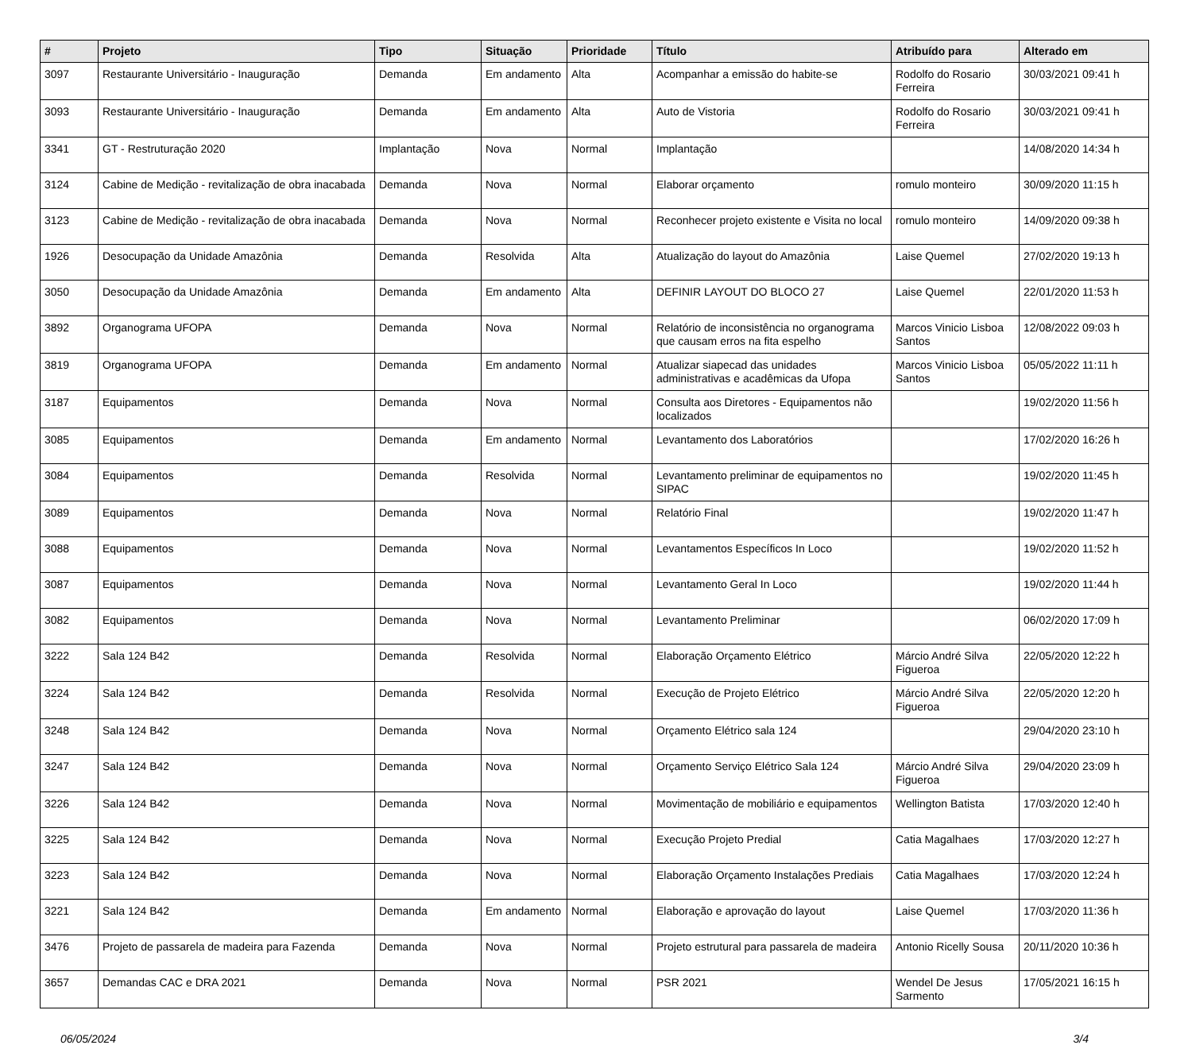| # | Projeto | Tipo | Situação | Prioridade | Título | Atribuído para | Alterado em |
| --- | --- | --- | --- | --- | --- | --- | --- |
| 3097 | Restaurante Universitário - Inauguração | Demanda | Em andamento | Alta | Acompanhar a emissão do habite-se | Rodolfo do Rosario Ferreira | 30/03/2021 09:41 h |
| 3093 | Restaurante Universitário - Inauguração | Demanda | Em andamento | Alta | Auto de Vistoria | Rodolfo do Rosario Ferreira | 30/03/2021 09:41 h |
| 3341 | GT - Restruturação 2020 | Implantação | Nova | Normal | Implantação | | 14/08/2020 14:34 h |
| 3124 | Cabine de Medição - revitalização de obra inacabada | Demanda | Nova | Normal | Elaborar orçamento | romulo monteiro | 30/09/2020 11:15 h |
| 3123 | Cabine de Medição - revitalização de obra inacabada | Demanda | Nova | Normal | Reconhecer projeto existente e Visita no local | romulo monteiro | 14/09/2020 09:38 h |
| 1926 | Desocupação da Unidade Amazônia | Demanda | Resolvida | Alta | Atualização do layout do Amazônia | Laise Quemel | 27/02/2020 19:13 h |
| 3050 | Desocupação da Unidade Amazônia | Demanda | Em andamento | Alta | DEFINIR LAYOUT DO BLOCO 27 | Laise Quemel | 22/01/2020 11:53 h |
| 3892 | Organograma UFOPA | Demanda | Nova | Normal | Relatório de inconsistência no organograma que causam erros na fita espelho | Marcos Vinicio Lisboa Santos | 12/08/2022 09:03 h |
| 3819 | Organograma UFOPA | Demanda | Em andamento | Normal | Atualizar siapecad das unidades administrativas e acadêmicas da Ufopa | Marcos Vinicio Lisboa Santos | 05/05/2022 11:11 h |
| 3187 | Equipamentos | Demanda | Nova | Normal | Consulta aos Diretores - Equipamentos não localizados | | 19/02/2020 11:56 h |
| 3085 | Equipamentos | Demanda | Em andamento | Normal | Levantamento dos Laboratórios | | 17/02/2020 16:26 h |
| 3084 | Equipamentos | Demanda | Resolvida | Normal | Levantamento preliminar de equipamentos no SIPAC | | 19/02/2020 11:45 h |
| 3089 | Equipamentos | Demanda | Nova | Normal | Relatório Final | | 19/02/2020 11:47 h |
| 3088 | Equipamentos | Demanda | Nova | Normal | Levantamentos Específicos In Loco | | 19/02/2020 11:52 h |
| 3087 | Equipamentos | Demanda | Nova | Normal | Levantamento Geral In Loco | | 19/02/2020 11:44 h |
| 3082 | Equipamentos | Demanda | Nova | Normal | Levantamento Preliminar | | 06/02/2020 17:09 h |
| 3222 | Sala 124 B42 | Demanda | Resolvida | Normal | Elaboração Orçamento Elétrico | Márcio André Silva Figueroa | 22/05/2020 12:22 h |
| 3224 | Sala 124 B42 | Demanda | Resolvida | Normal | Execução de Projeto Elétrico | Márcio André Silva Figueroa | 22/05/2020 12:20 h |
| 3248 | Sala 124 B42 | Demanda | Nova | Normal | Orçamento Elétrico sala 124 | | 29/04/2020 23:10 h |
| 3247 | Sala 124 B42 | Demanda | Nova | Normal | Orçamento Serviço Elétrico Sala 124 | Márcio André Silva Figueroa | 29/04/2020 23:09 h |
| 3226 | Sala 124 B42 | Demanda | Nova | Normal | Movimentação de mobiliário e equipamentos | Wellington Batista | 17/03/2020 12:40 h |
| 3225 | Sala 124 B42 | Demanda | Nova | Normal | Execução Projeto Predial | Catia Magalhaes | 17/03/2020 12:27 h |
| 3223 | Sala 124 B42 | Demanda | Nova | Normal | Elaboração Orçamento Instalações Prediais | Catia Magalhaes | 17/03/2020 12:24 h |
| 3221 | Sala 124 B42 | Demanda | Em andamento | Normal | Elaboração e aprovação do layout | Laise Quemel | 17/03/2020 11:36 h |
| 3476 | Projeto de passarela de madeira para Fazenda | Demanda | Nova | Normal | Projeto estrutural para passarela de madeira | Antonio Ricelly Sousa | 20/11/2020 10:36 h |
| 3657 | Demandas CAC e DRA 2021 | Demanda | Nova | Normal | PSR 2021 | Wendel De Jesus Sarmento | 17/05/2021 16:15 h |
06/05/2024 3/4